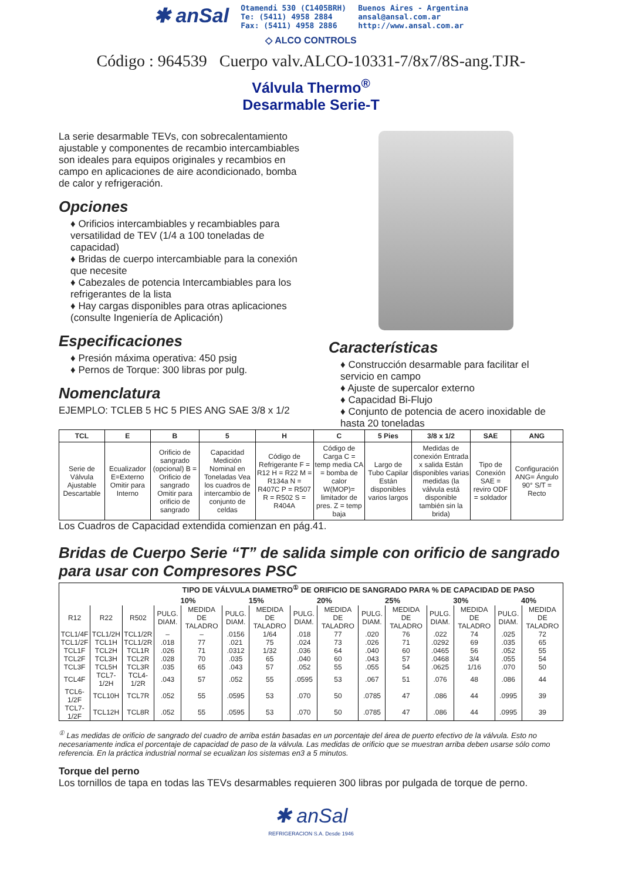✱ anSal
Otamendi 530 (C1405BRH)
Te: (5411) 4958 2884
Fax: (5411) 4958 2886
Buenos Aires - Argentina
ansal@ansal.com.ar
http://www.ansal.com.ar
◇ ALCO CONTROLS
Código : 964539 Cuerpo valv.ALCO-10331-7/8x7/8S-ang.TJR-
Válvula Thermo<sup>®</sup>
Desarmable Serie-T
La serie desarmable TEVs, con sobrecalentamiento ajustable y componentes de recambio intercambiables son ideales para equipos originales y recambios en campo en aplicaciones de aire acondicionado, bomba de calor y refrigeración.
Opciones
♦ Orificios intercambiables y recambiables para versatilidad de TEV (1/4 a 100 toneladas de capacidad)
♦ Bridas de cuerpo intercambiable para la conexión que necesite
♦ Cabezales de potencia Intercambiables para los refrigerantes de la lista
♦ Hay cargas disponibles para otras aplicaciones (consulte Ingeniería de Aplicación)
Especificaciones
♦ Presión máxima operativa: 450 psig
♦ Pernos de Torque: 300 libras por pulg.
Nomenclatura
EJEMPLO: TCLEB 5 HC 5 PIES ANG SAE 3/8 x 1/2
Características
♦ Construcción desarmable para facilitar el servicio en campo
♦ Ajuste de supercalor externo
♦ Capacidad Bi-Flujo
♦ Conjunto de potencia de acero inoxidable de hasta 20 toneladas
| TCL | E | B | 5 | H | C | 5 Pies | 3/8 x 1/2 | SAE | ANG |
| --- | --- | --- | --- | --- | --- | --- | --- | --- | --- |
| Serie de Válvula Ajustable Descartable | Ecualizador E=Externo Omitir para Interno | Orificio de sangrado (opcional) B = Orificio de sangrado Omitir para orificio de sangrado | Capacidad Medición Nominal en Toneladas Vea los cuadros de intercambio de conjunto de celdas | Código de Refrigerante F = R12 H = R22 M = R134a N = R407C P = R507 R = R502 S = R404A | Código de Carga C = temp media CA = bomba de calor W(MOP)= limitador de pres. Z = temp baja | Largo de Tubo Capilar Están disponibles varios largos | Medidas de conexión Entrada x salida Están disponibles varias medidas (la válvula está disponible también sin la brida) | Tipo de Conexión SAE = reviro ODF = soldador | Configuración ANG= Ángulo 90° S/T = Recto |
Los Cuadros de Capacidad extendida comienzan en pág.41.
Bridas de Cuerpo Serie “T” de salida simple con orificio de sangrado para usar con Compresores PSC
| | | | TIPO DE VÁLVULA DIAMETRO<sup>①</sup> DE ORIFICIO DE SANGRADO PARA % DE CAPACIDAD DE PASO | | | | | | | | | | | |
| --- | --- | --- | --- | --- | --- | --- | --- | --- | --- | --- | --- | --- | --- | --- |
| | | | 10% | | 15% | | 20% | | 25% | | 30% | | 40% | |
| R12 | R22 | R502 | PULG. DIAM. | MEDIDA DE TALADRO | PULG. DIAM. | MEDIDA DE TALADRO | PULG. DIAM. | MEDIDA DE TALADRO | PULG. DIAM. | MEDIDA DE TALADRO | PULG. DIAM. | MEDIDA DE TALADRO | PULG. DIAM. | MEDIDA DE TALADRO |
| TCL1/4F | TCL1/2H | TCL1/2R | – | – | .0156 | 1/64 | .018 | 77 | .020 | 76 | .022 | 74 | .025 | 72 |
| TCL1/2F | TCL1H | TCL1/2R | .018 | 77 | .021 | 75 | .024 | 73 | .026 | 71 | .0292 | 69 | .035 | 65 |
| TCL1F | TCL2H | TCL1R | .026 | 71 | .0312 | 1/32 | .036 | 64 | .040 | 60 | .0465 | 56 | .052 | 55 |
| TCL2F | TCL3H | TCL2R | .028 | 70 | .035 | 65 | .040 | 60 | .043 | 57 | .0468 | 3/4 | .055 | 54 |
| TCL3F | TCL5H | TCL3R | .035 | 65 | .043 | 57 | .052 | 55 | .055 | 54 | .0625 | 1/16 | .070 | 50 |
| TCL4F | TCL7-1/2H | TCL4-1/2R | .043 | 57 | .052 | 55 | .0595 | 53 | .067 | 51 | .076 | 48 | .086 | 44 |
| TCL6-1/2F | TCL10H | TCL7R | .052 | 55 | .0595 | 53 | .070 | 50 | .0785 | 47 | .086 | 44 | .0995 | 39 |
| TCL7-1/2F | TCL12H | TCL8R | .052 | 55 | .0595 | 53 | .070 | 50 | .0785 | 47 | .086 | 44 | .0995 | 39 |
<sup>①</sup> Las medidas de orificio de sangrado del cuadro de arriba están basadas en un porcentaje del área de puerto efectivo de la válvula. Esto no necesariamente indica el porcentaje de capacidad de paso de la válvula. Las medidas de orificio que se muestran arriba deben usarse sólo como referencia. En la práctica industrial normal se ecualizan los sistemas en3 a 5 minutos.
Torque del perno
Los tornillos de tapa en todas las TEVs desarmables requieren 300 libras por pulgada de torque de perno.
✱ anSal
REFRIGERACION S.A. Desde 1946